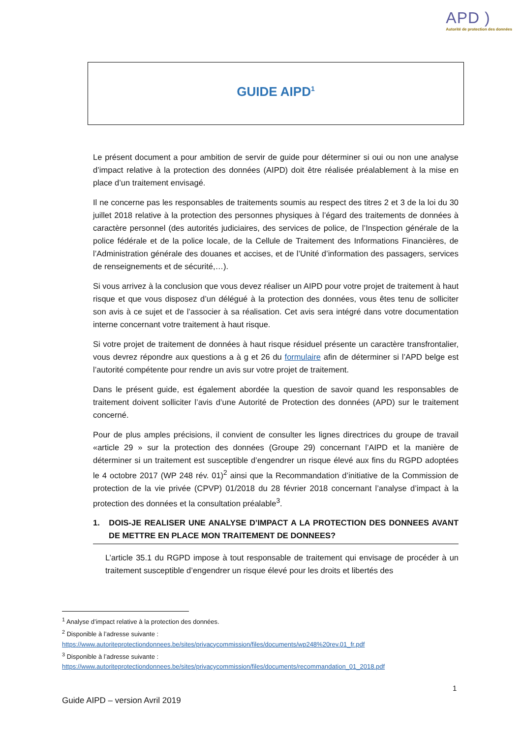APD )
Autorité de protection des données
GUIDE AIPD<sup>1</sup>
Le présent document a pour ambition de servir de guide pour déterminer si oui ou non une analyse d’impact relative à la protection des données (AIPD) doit être réalisée préalablement à la mise en place d’un traitement envisagé.
Il ne concerne pas les responsables de traitements soumis au respect des titres 2 et 3 de la loi du 30 juillet 2018 relative à la protection des personnes physiques à l’égard des traitements de données à caractère personnel (des autorités judiciaires, des services de police, de l’Inspection générale de la police fédérale et de la police locale, de la Cellule de Traitement des Informations Financières, de l’Administration générale des douanes et accises, et de l’Unité d’information des passagers, services de renseignements et de sécurité,…).
Si vous arrivez à la conclusion que vous devez réaliser un AIPD pour votre projet de traitement à haut risque et que vous disposez d’un délégué à la protection des données, vous êtes tenu de solliciter son avis à ce sujet et de l’associer à sa réalisation. Cet avis sera intégré dans votre documentation interne concernant votre traitement à haut risque.
Si votre projet de traitement de données à haut risque résiduel présente un caractère transfrontalier, vous devrez répondre aux questions a à g et 26 du formulaire afin de déterminer si l’APD belge est l’autorité compétente pour rendre un avis sur votre projet de traitement.
Dans le présent guide, est également abordée la question de savoir quand les responsables de traitement doivent solliciter l’avis d’une Autorité de Protection des données (APD) sur le traitement concerné.
Pour de plus amples précisions, il convient de consulter les lignes directrices du groupe de travail «article 29 » sur la protection des données (Groupe 29) concernant l’AIPD et la manière de déterminer si un traitement est susceptible d’engendrer un risque élevé aux fins du RGPD adoptées le 4 octobre 2017 (WP 248 rév. 01)<sup>2</sup> ainsi que la Recommandation d’initiative de la Commission de protection de la vie privée (CPVP) 01/2018 du 28 février 2018 concernant l’analyse d’impact à la protection des données et la consultation préalable<sup>3</sup>.
1. DOIS-JE REALISER UNE ANALYSE D’IMPACT A LA PROTECTION DES DONNEES AVANT DE METTRE EN PLACE MON TRAITEMENT DE DONNEES?
L’article 35.1 du RGPD impose à tout responsable de traitement qui envisage de procéder à un traitement susceptible d’engendrer un risque élevé pour les droits et libertés des
<sup>1</sup> Analyse d’impact relative à la protection des données.
<sup>2</sup> Disponible à l’adresse suivante :
https://www.autoriteprotectiondonnees.be/sites/privacycommission/files/documents/wp248%20rev.01_fr.pdf
<sup>3</sup> Disponible à l’adresse suivante :
https://www.autoriteprotectiondonnees.be/sites/privacycommission/files/documents/recommandation_01_2018.pdf
1
Guide AIPD – version Avril 2019